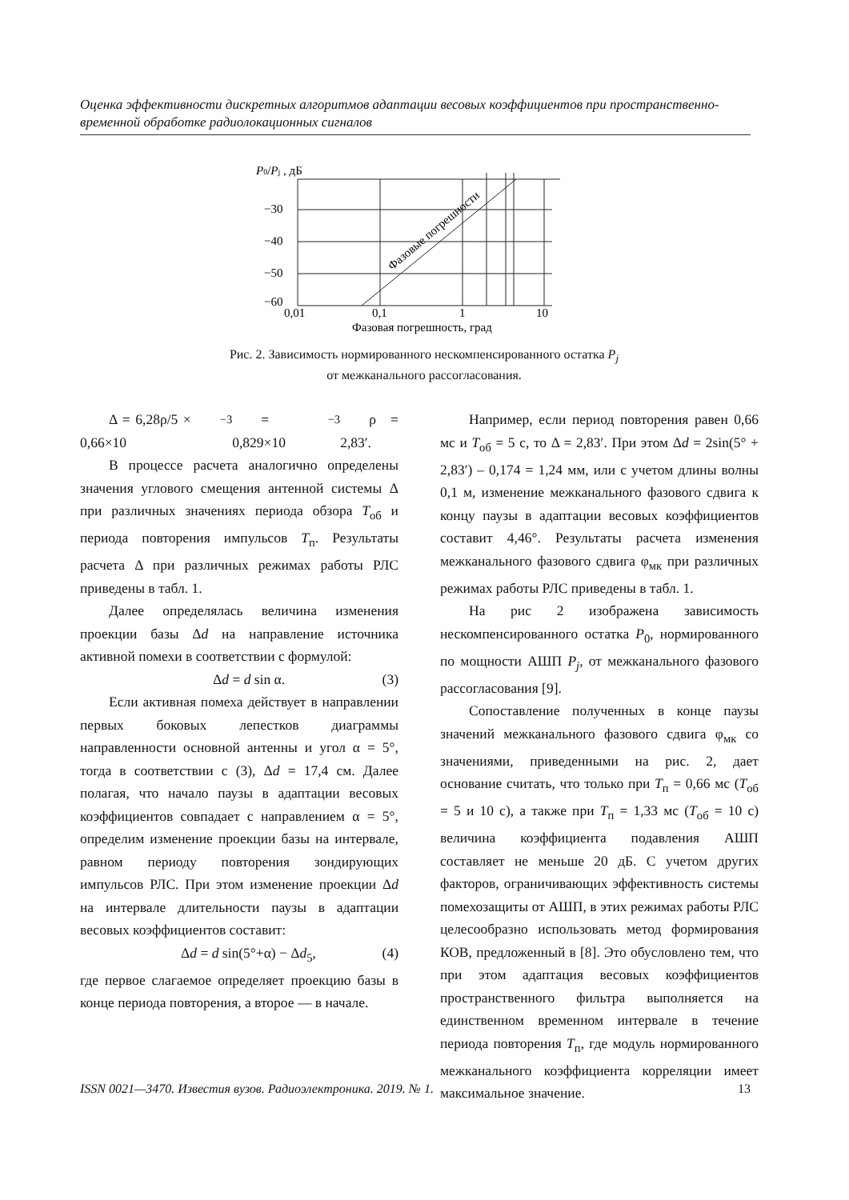Оценка эффективности дискретных алгоритмов адаптации весовых коэффициентов при пространственно-временной обработке радиолокационных сигналов
P0/Pj , дБ
−30
−40
−50
−60
0,01
0,1
1
10
Фазовая погрешность, град
Фазовые погрешности
Рис. 2. Зависимость нормированного нескомпенсированного остатка P<sub>j</sub>
от межканального рассогласования.
Δ = 6,28ρ/5 × 0,66×10<sup>−3</sup> = 0,829×10<sup>−3</sup> ρ = 2,83′.
В процессе расчета аналогично определены значения углового смещения антенной системы Δ при различных значениях периода обзора T<sub>об</sub> и периода повторения импульсов T<sub>п</sub>. Результаты расчета Δ при различных режимах работы РЛС приведены в табл. 1.
Далее определялась величина изменения проекции базы Δd на направление источника активной помехи в соответствии с формулой:
Δd = d sin α. (3)
Если активная помеха действует в направлении первых боковых лепестков диаграммы направленности основной антенны и угол α = 5°, тогда в соответствии с (3), Δd = 17,4 см. Далее полагая, что начало паузы в адаптации весовых коэффициентов совпадает с направлением α = 5°, определим изменение проекции базы на интервале, равном периоду повторения зондирующих импульсов РЛС. При этом изменение проекции Δd на интервале длительности паузы в адаптации весовых коэффициентов составит:
Δd = d sin(5°+α) − Δd<sub>5</sub>, (4)
где первое слагаемое определяет проекцию базы в конце периода повторения, а второе — в начале.
Например, если период повторения равен 0,66 мс и T<sub>об</sub> = 5 с, то Δ = 2,83′. При этом Δd = 2sin(5° + 2,83′) – 0,174 = 1,24 мм, или с учетом длины волны 0,1 м, изменение межканального фазового сдвига к концу паузы в адаптации весовых коэффициентов составит 4,46°. Результаты расчета изменения межканального фазового сдвига φ<sub>мк</sub> при различных режимах работы РЛС приведены в табл. 1.
На рис 2 изображена зависимость нескомпенсированного остатка P<sub>0</sub>, нормированного по мощности АШП P<sub>j</sub>, от межканального фазового рассогласования [9].
Сопоставление полученных в конце паузы значений межканального фазового сдвига φ<sub>мк</sub> со значениями, приведенными на рис. 2, дает основание считать, что только при T<sub>п</sub> = 0,66 мс (T<sub>об</sub> = 5 и 10 с), а также при T<sub>п</sub> = 1,33 мс (T<sub>об</sub> = 10 с) величина коэффициента подавления АШП составляет не меньше 20 дБ. С учетом других факторов, ограничивающих эффективность системы помехозащиты от АШП, в этих режимах работы РЛС целесообразно использовать метод формирования КОВ, предложенный в [8]. Это обусловлено тем, что при этом адаптация весовых коэффициентов пространственного фильтра выполняется на единственном временном интервале в течение периода повторения T<sub>п</sub>, где модуль нормированного межканального коэффициента корреляции имеет максимальное значение.
ISSN 0021—3470. Известия вузов. Радиоэлектроника. 2019. № 1. 13